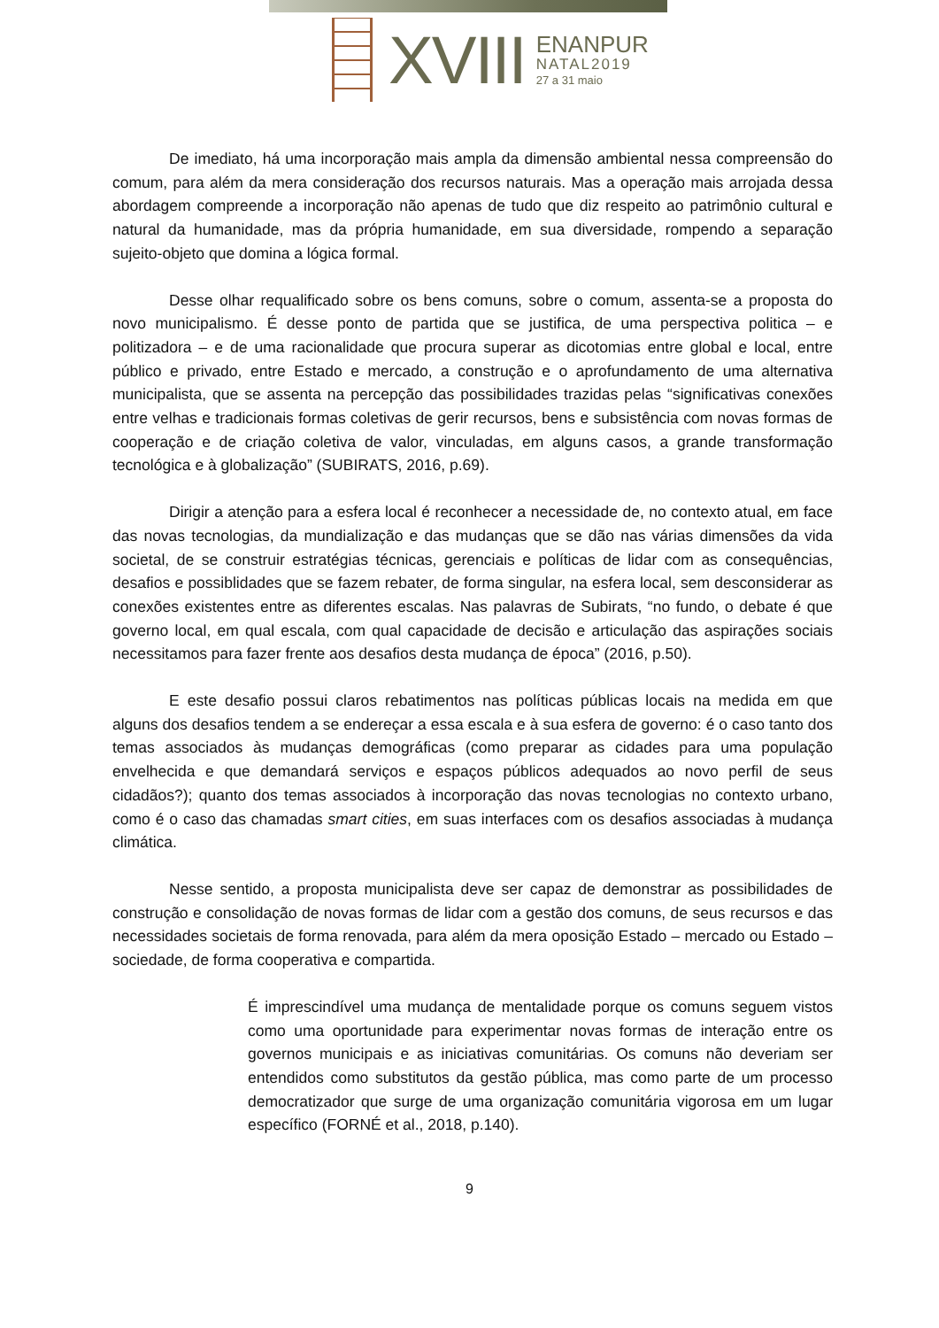XVIII
ENANPUR
NATAL2019
27 a 31 maio
De imediato, há uma incorporação mais ampla da dimensão ambiental nessa compreensão do comum, para além da mera consideração dos recursos naturais. Mas a operação mais arrojada dessa abordagem compreende a incorporação não apenas de tudo que diz respeito ao patrimônio cultural e natural da humanidade, mas da própria humanidade, em sua diversidade, rompendo a separação sujeito-objeto que domina a lógica formal.
Desse olhar requalificado sobre os bens comuns, sobre o comum, assenta-se a proposta do novo municipalismo. É desse ponto de partida que se justifica, de uma perspectiva politica – e politizadora – e de uma racionalidade que procura superar as dicotomias entre global e local, entre público e privado, entre Estado e mercado, a construção e o aprofundamento de uma alternativa municipalista, que se assenta na percepção das possibilidades trazidas pelas “significativas conexões entre velhas e tradicionais formas coletivas de gerir recursos, bens e subsistência com novas formas de cooperação e de criação coletiva de valor, vinculadas, em alguns casos, a grande transformação tecnológica e à globalização” (SUBIRATS, 2016, p.69).
Dirigir a atenção para a esfera local é reconhecer a necessidade de, no contexto atual, em face das novas tecnologias, da mundialização e das mudanças que se dão nas várias dimensões da vida societal, de se construir estratégias técnicas, gerenciais e políticas de lidar com as consequências, desafios e possiblidades que se fazem rebater, de forma singular, na esfera local, sem desconsiderar as conexões existentes entre as diferentes escalas. Nas palavras de Subirats, “no fundo, o debate é que governo local, em qual escala, com qual capacidade de decisão e articulação das aspirações sociais necessitamos para fazer frente aos desafios desta mudança de época” (2016, p.50).
E este desafio possui claros rebatimentos nas políticas públicas locais na medida em que alguns dos desafios tendem a se endereçar a essa escala e à sua esfera de governo: é o caso tanto dos temas associados às mudanças demográficas (como preparar as cidades para uma população envelhecida e que demandará serviços e espaços públicos adequados ao novo perfil de seus cidadãos?); quanto dos temas associados à incorporação das novas tecnologias no contexto urbano, como é o caso das chamadas smart cities, em suas interfaces com os desafios associadas à mudança climática.
Nesse sentido, a proposta municipalista deve ser capaz de demonstrar as possibilidades de construção e consolidação de novas formas de lidar com a gestão dos comuns, de seus recursos e das necessidades societais de forma renovada, para além da mera oposição Estado – mercado ou Estado – sociedade, de forma cooperativa e compartida.
É imprescindível uma mudança de mentalidade porque os comuns seguem vistos como uma oportunidade para experimentar novas formas de interação entre os governos municipais e as iniciativas comunitárias. Os comuns não deveriam ser entendidos como substitutos da gestão pública, mas como parte de um processo democratizador que surge de uma organização comunitária vigorosa em um lugar específico (FORNÉ et al., 2018, p.140).
9